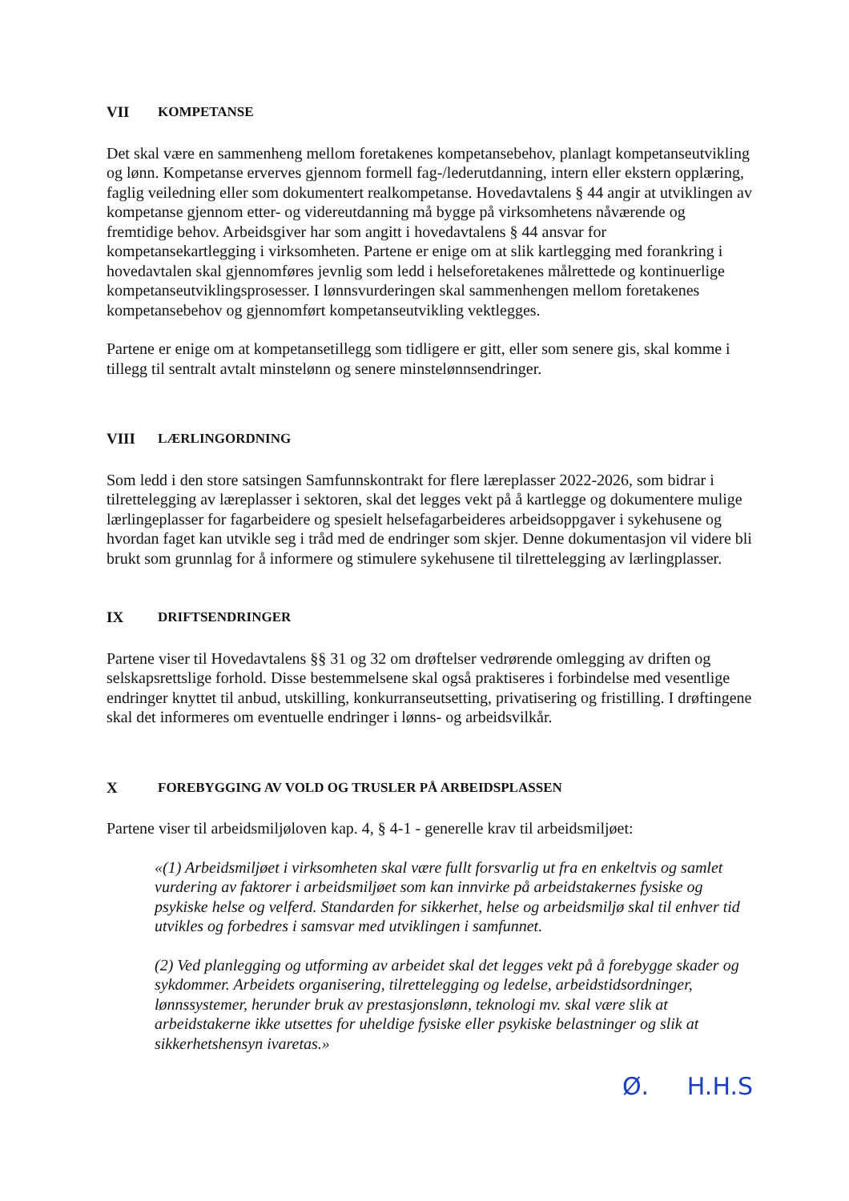VII KOMPETANSE
Det skal være en sammenheng mellom foretakenes kompetansebehov, planlagt kompetanseutvikling og lønn. Kompetanse erverves gjennom formell fag-/lederutdanning, intern eller ekstern opplæring, faglig veiledning eller som dokumentert realkompetanse. Hovedavtalens § 44 angir at utviklingen av kompetanse gjennom etter- og videreutdanning må bygge på virksomhetens nåværende og fremtidige behov. Arbeidsgiver har som angitt i hovedavtalens § 44 ansvar for kompetansekartlegging i virksomheten. Partene er enige om at slik kartlegging med forankring i hovedavtalen skal gjennomføres jevnlig som ledd i helseforetakenes målrettede og kontinuerlige kompetanseutviklingsprosesser. I lønnsvurderingen skal sammenhengen mellom foretakenes kompetansebehov og gjennomført kompetanseutvikling vektlegges.
Partene er enige om at kompetansetillegg som tidligere er gitt, eller som senere gis, skal komme i tillegg til sentralt avtalt minstelønn og senere minstelønnsendringer.
VIII LÆRLINGORDNING
Som ledd i den store satsingen Samfunnskontrakt for flere læreplasser 2022-2026, som bidrar i tilrettelegging av læreplasser i sektoren, skal det legges vekt på å kartlegge og dokumentere mulige lærlingeplasser for fagarbeidere og spesielt helsefagarbeideres arbeidsoppgaver i sykehusene og hvordan faget kan utvikle seg i tråd med de endringer som skjer. Denne dokumentasjon vil videre bli brukt som grunnlag for å informere og stimulere sykehusene til tilrettelegging av lærlingplasser.
IX DRIFTSENDRINGER
Partene viser til Hovedavtalens §§ 31 og 32 om drøftelser vedrørende omlegging av driften og selskapsrettslige forhold. Disse bestemmelsene skal også praktiseres i forbindelse med vesentlige endringer knyttet til anbud, utskilling, konkurranseutsetting, privatisering og fristilling. I drøftingene skal det informeres om eventuelle endringer i lønns- og arbeidsvilkår.
X FOREBYGGING AV VOLD OG TRUSLER PÅ ARBEIDSPLASSEN
Partene viser til arbeidsmiljøloven kap. 4, § 4-1 - generelle krav til arbeidsmiljøet:
«(1) Arbeidsmiljøet i virksomheten skal være fullt forsvarlig ut fra en enkeltvis og samlet vurdering av faktorer i arbeidsmiljøet som kan innvirke på arbeidstakernes fysiske og psykiske helse og velferd. Standarden for sikkerhet, helse og arbeidsmiljø skal til enhver tid utvikles og forbedres i samsvar med utviklingen i samfunnet.
(2) Ved planlegging og utforming av arbeidet skal det legges vekt på å forebygge skader og sykdommer. Arbeidets organisering, tilrettelegging og ledelse, arbeidstidsordninger, lønnssystemer, herunder bruk av prestasjonslønn, teknologi mv. skal være slik at arbeidstakerne ikke utsettes for uheldige fysiske eller psykiske belastninger og slik at sikkerhetshensyn ivaretas.»
Ø. H.H.S